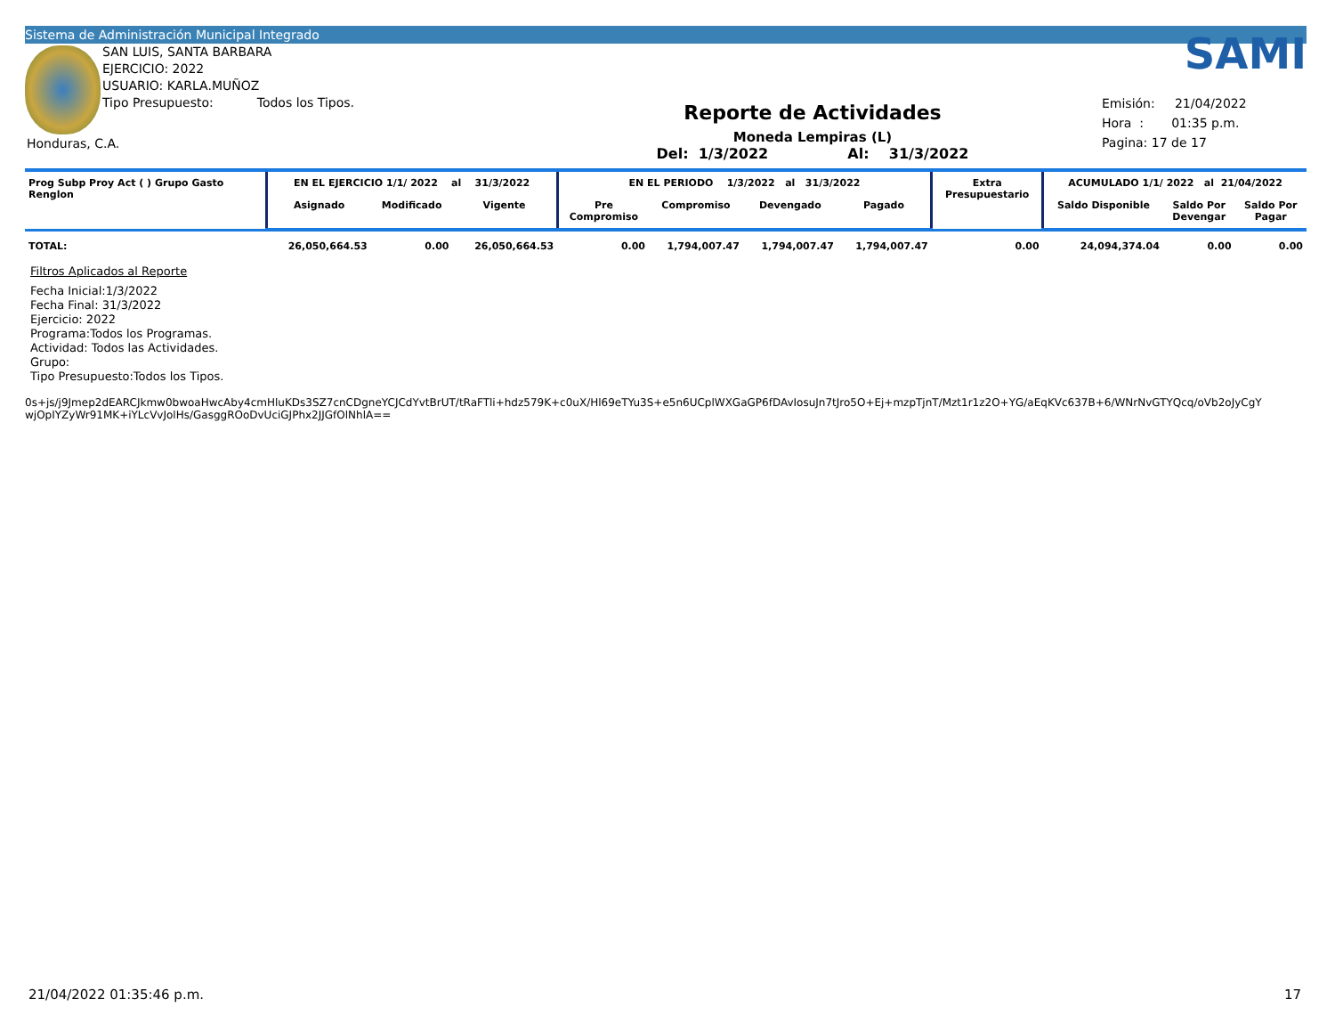Sistema de Administración Municipal Integrado
SAN LUIS, SANTA BARBARA
EJERCICIO: 2022
USUARIO: KARLA.MUÑOZ
Tipo Presupuesto: Todos los Tipos.
Honduras, C.A.
Reporte de Actividades
Moneda Lempiras (L)
Del: 1/3/2022 Al: 31/3/2022
SAMI
Emisión: 21/04/2022
Hora : 01:35 p.m.
Pagina: 17 de 17
| Prog Subp Proy Act ( ) Grupo Gasto Renglon | EN EL EJERCICIO 1/1/ 2022 al 31/3/2022 | | | EN EL PERIODO 1/3/2022 al 31/3/2022 | | | | Extra Presupuestario | ACUMULADO 1/1/ 2022 al 21/04/2022 | | |
| --- | --- | --- | --- | --- | --- | --- | --- | --- | --- | --- | --- |
| | Asignado | Modificado | Vigente | Pre Compromiso | Compromiso | Devengado | Pagado | | Saldo Disponible | Saldo Por Devengar | Saldo Por Pagar |
| TOTAL: | 26,050,664.53 | 0.00 | 26,050,664.53 | 0.00 | 1,794,007.47 | 1,794,007.47 | 1,794,007.47 | 0.00 | 24,094,374.04 | 0.00 | 0.00 |
Filtros Aplicados al Reporte
Fecha Inicial:1/3/2022
Fecha Final: 31/3/2022
Ejercicio: 2022
Programa:Todos los Programas.
Actividad: Todos las Actividades.
Grupo:
Tipo Presupuesto:Todos los Tipos.
0s+js/j9Jmep2dEARCJkmw0bwoaHwcAby4cmHluKDs3SZ7cnCDgneYCJCdYvtBrUT/tRaFTli+hdz579K+c0uX/Hl69eTYu3S+e5n6UCplWXGaGP6fDAvIosuJn7tJro5O+Ej+mzpTjnT/Mzt1r1z2O+YG/aEqKVc637B+6/WNrNvGTYQcq/oVb2oJyCgY
wjOpIYZyWr91MK+iYLcVvJolHs/GasggROoDvUciGJPhx2JJGfOlNhlA==
21/04/2022 01:35:46 p.m. 17